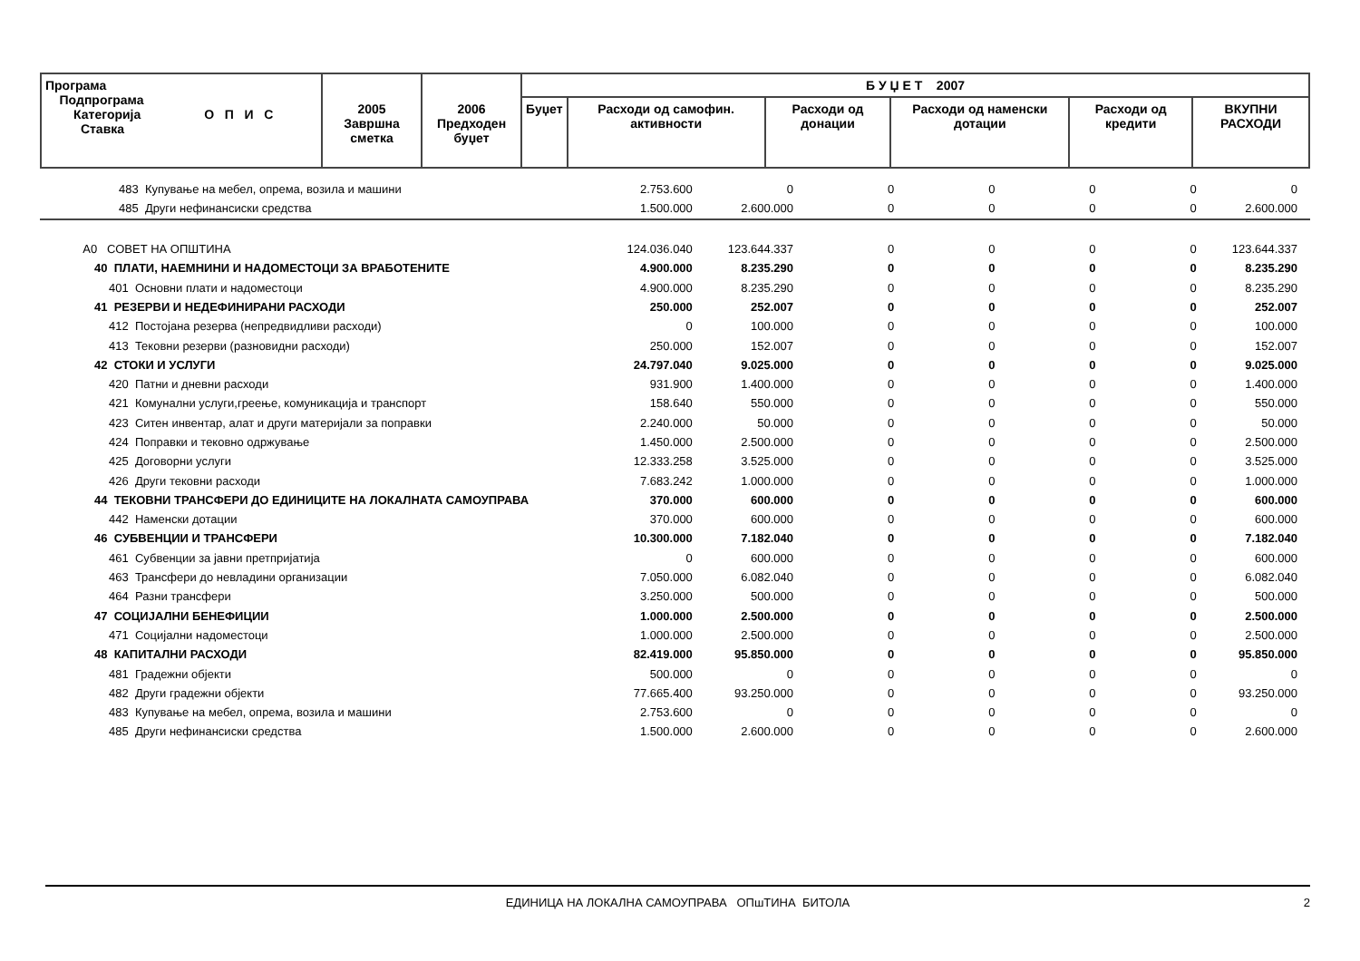| Програма Подпрограма Категорија О П И С Ставка | 2005 Завршна сметка | 2006 Предходен буџет | Б У Џ Е Т 2007 | | | | | |
| --- | --- | --- | --- | --- | --- | --- | --- | --- |
| | | | Буџет | Расходи од самофин. активности | Расходи од донации | Расходи од наменски дотации | Расходи од кредити | ВКУПНИ РАСХОДИ |
| 483 Купување на мебел, опрема, возила и машини | 2.753.600 | 0 | 0 | 0 | 0 | 0 | 0 |
| 485 Други нефинансиски средства | 1.500.000 | 2.600.000 | 0 | 0 | 0 | 0 | 2.600.000 |
| A0 СОВЕТ НА ОПШТИНА | 124.036.040 | 123.644.337 | 0 | 0 | 0 | 0 | 123.644.337 |
| 40 ПЛАТИ, НАЕМНИНИ И НАДОМЕСТОЦИ ЗА ВРАБОТЕНИТЕ | 4.900.000 | 8.235.290 | 0 | 0 | 0 | 0 | 8.235.290 |
| 401 Основни плати и надоместоци | 4.900.000 | 8.235.290 | 0 | 0 | 0 | 0 | 8.235.290 |
| 41 РЕЗЕРВИ И НЕДЕФИНИРАНИ РАСХОДИ | 250.000 | 252.007 | 0 | 0 | 0 | 0 | 252.007 |
| 412 Постојана резерва (непредвидливи расходи) | 0 | 100.000 | 0 | 0 | 0 | 0 | 100.000 |
| 413 Тековни резерви (разновидни расходи) | 250.000 | 152.007 | 0 | 0 | 0 | 0 | 152.007 |
| 42 СТОКИ И УСЛУГИ | 24.797.040 | 9.025.000 | 0 | 0 | 0 | 0 | 9.025.000 |
| 420 Патни и дневни расходи | 931.900 | 1.400.000 | 0 | 0 | 0 | 0 | 1.400.000 |
| 421 Комунални услуги,греење, комуникација и транспорт | 158.640 | 550.000 | 0 | 0 | 0 | 0 | 550.000 |
| 423 Ситен инвентар, алат и други материјали за поправки | 2.240.000 | 50.000 | 0 | 0 | 0 | 0 | 50.000 |
| 424 Поправки и тековно одржување | 1.450.000 | 2.500.000 | 0 | 0 | 0 | 0 | 2.500.000 |
| 425 Договорни услуги | 12.333.258 | 3.525.000 | 0 | 0 | 0 | 0 | 3.525.000 |
| 426 Други тековни расходи | 7.683.242 | 1.000.000 | 0 | 0 | 0 | 0 | 1.000.000 |
| 44 ТЕКОВНИ ТРАНСФЕРИ ДО ЕДИНИЦИТЕ НА ЛОКАЛНАТА САМОУПРАВА | 370.000 | 600.000 | 0 | 0 | 0 | 0 | 600.000 |
| 442 Наменски дотации | 370.000 | 600.000 | 0 | 0 | 0 | 0 | 600.000 |
| 46 СУБВЕНЦИИ И ТРАНСФЕРИ | 10.300.000 | 7.182.040 | 0 | 0 | 0 | 0 | 7.182.040 |
| 461 Субвенции за јавни претпријатија | 0 | 600.000 | 0 | 0 | 0 | 0 | 600.000 |
| 463 Трансфери до невладини организации | 7.050.000 | 6.082.040 | 0 | 0 | 0 | 0 | 6.082.040 |
| 464 Разни трансфери | 3.250.000 | 500.000 | 0 | 0 | 0 | 0 | 500.000 |
| 47 СОЦИЈАЛНИ БЕНЕФИЦИИ | 1.000.000 | 2.500.000 | 0 | 0 | 0 | 0 | 2.500.000 |
| 471 Социјални надоместоци | 1.000.000 | 2.500.000 | 0 | 0 | 0 | 0 | 2.500.000 |
| 48 КАПИТАЛНИ РАСХОДИ | 82.419.000 | 95.850.000 | 0 | 0 | 0 | 0 | 95.850.000 |
| 481 Градежни објекти | 500.000 | 0 | 0 | 0 | 0 | 0 | 0 |
| 482 Други градежни објекти | 77.665.400 | 93.250.000 | 0 | 0 | 0 | 0 | 93.250.000 |
| 483 Купување на мебел, опрема, возила и машини | 2.753.600 | 0 | 0 | 0 | 0 | 0 | 0 |
| 485 Други нефинансиски средства | 1.500.000 | 2.600.000 | 0 | 0 | 0 | 0 | 2.600.000 |
ЕДИНИЦА НА ЛОКАЛНА САМОУПРАВА ОПшТИНА БИТОЛА 2